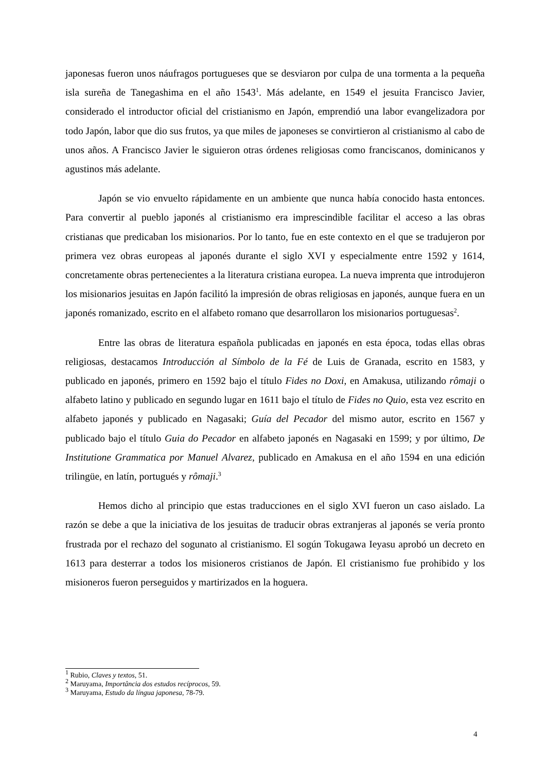japonesas fueron unos náufragos portugueses que se desviaron por culpa de una tormenta a la pequeña isla sureña de Tanegashima en el año 1543<sup>1</sup>. Más adelante, en 1549 el jesuita Francisco Javier, considerado el introductor oficial del cristianismo en Japón, emprendió una labor evangelizadora por todo Japón, labor que dio sus frutos, ya que miles de japoneses se convirtieron al cristianismo al cabo de unos años. A Francisco Javier le siguieron otras órdenes religiosas como franciscanos, dominicanos y agustinos más adelante.
Japón se vio envuelto rápidamente en un ambiente que nunca había conocido hasta entonces. Para convertir al pueblo japonés al cristianismo era imprescindible facilitar el acceso a las obras cristianas que predicaban los misionarios. Por lo tanto, fue en este contexto en el que se tradujeron por primera vez obras europeas al japonés durante el siglo XVI y especialmente entre 1592 y 1614, concretamente obras pertenecientes a la literatura cristiana europea. La nueva imprenta que introdujeron los misionarios jesuitas en Japón facilitó la impresión de obras religiosas en japonés, aunque fuera en un japonés romanizado, escrito en el alfabeto romano que desarrollaron los misionarios portuguesas<sup>2</sup>.
Entre las obras de literatura española publicadas en japonés en esta época, todas ellas obras religiosas, destacamos Introducción al Símbolo de la Fé de Luis de Granada, escrito en 1583, y publicado en japonés, primero en 1592 bajo el título Fides no Doxi, en Amakusa, utilizando rômaji o alfabeto latino y publicado en segundo lugar en 1611 bajo el título de Fides no Quio, esta vez escrito en alfabeto japonés y publicado en Nagasaki; Guía del Pecador del mismo autor, escrito en 1567 y publicado bajo el título Guia do Pecador en alfabeto japonés en Nagasaki en 1599; y por último, De Institutione Grammatica por Manuel Alvarez, publicado en Amakusa en el año 1594 en una edición trilingüe, en latín, portugués y rômaji.<sup>3</sup>
Hemos dicho al principio que estas traducciones en el siglo XVI fueron un caso aislado. La razón se debe a que la iniciativa de los jesuitas de traducir obras extranjeras al japonés se vería pronto frustrada por el rechazo del sogunato al cristianismo. El sogún Tokugawa Ieyasu aprobó un decreto en 1613 para desterrar a todos los misioneros cristianos de Japón. El cristianismo fue prohibido y los misioneros fueron perseguidos y martirizados en la hoguera.
<sup>1</sup> Rubio, Claves y textos, 51.
<sup>2</sup> Maruyama, Importância dos estudos recíprocos, 59.
<sup>3</sup> Maruyama, Estudo da língua japonesa, 78-79.
4